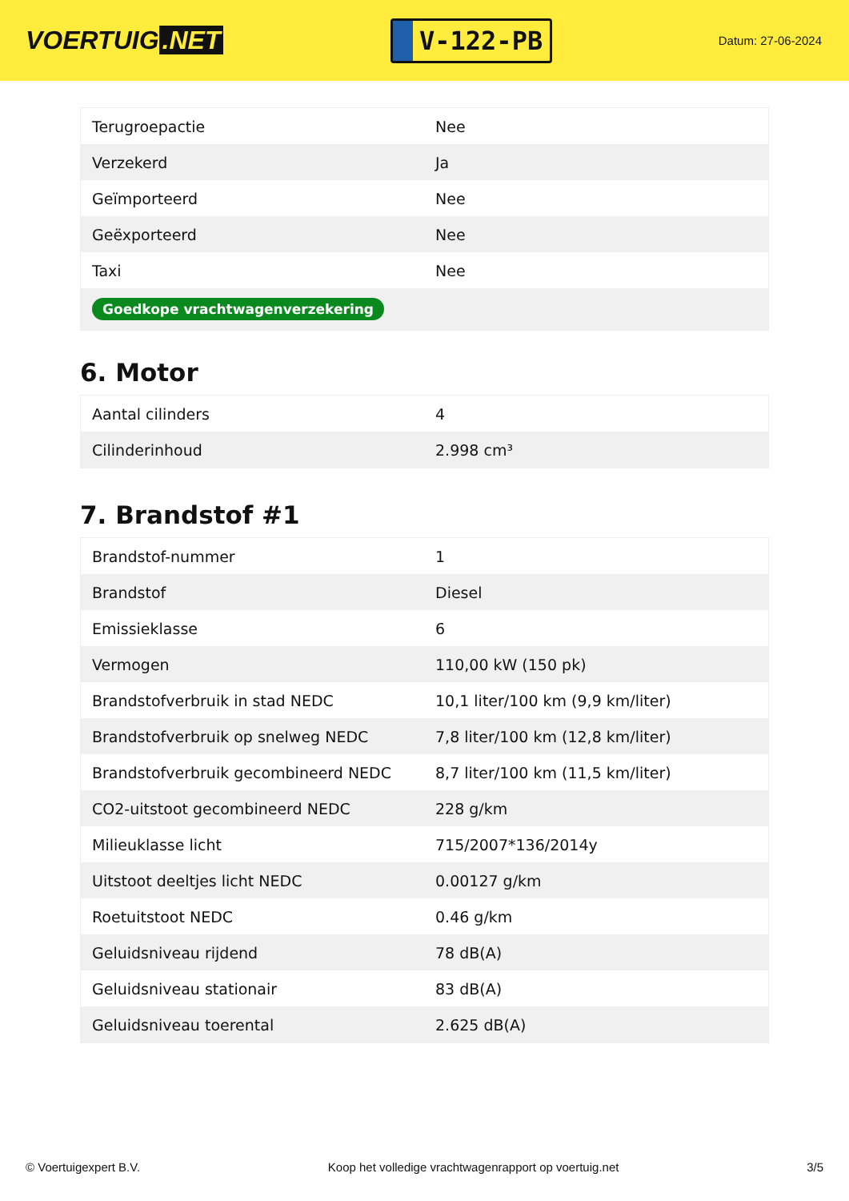VOERTUIG.NET
V-122-PB
Datum: 27-06-2024
| Terugroepactie | Nee |
| Verzekerd | Ja |
| Geïmporteerd | Nee |
| Geëxporteerd | Nee |
| Taxi | Nee |
| Goedkope vrachtwagenverzekering | |
6. Motor
| Aantal cilinders | 4 |
| Cilinderinhoud | 2.998 cm³ |
7. Brandstof #1
| Brandstof-nummer | 1 |
| Brandstof | Diesel |
| Emissieklasse | 6 |
| Vermogen | 110,00 kW (150 pk) |
| Brandstofverbruik in stad NEDC | 10,1 liter/100 km (9,9 km/liter) |
| Brandstofverbruik op snelweg NEDC | 7,8 liter/100 km (12,8 km/liter) |
| Brandstofverbruik gecombineerd NEDC | 8,7 liter/100 km (11,5 km/liter) |
| CO2-uitstoot gecombineerd NEDC | 228 g/km |
| Milieuklasse licht | 715/2007*136/2014y |
| Uitstoot deeltjes licht NEDC | 0.00127 g/km |
| Roetuitstoot NEDC | 0.46 g/km |
| Geluidsniveau rijdend | 78 dB(A) |
| Geluidsniveau stationair | 83 dB(A) |
| Geluidsniveau toerental | 2.625 dB(A) |
© Voertuigexpert B.V. Koop het volledige vrachtwagenrapport op voertuig.net 3/5